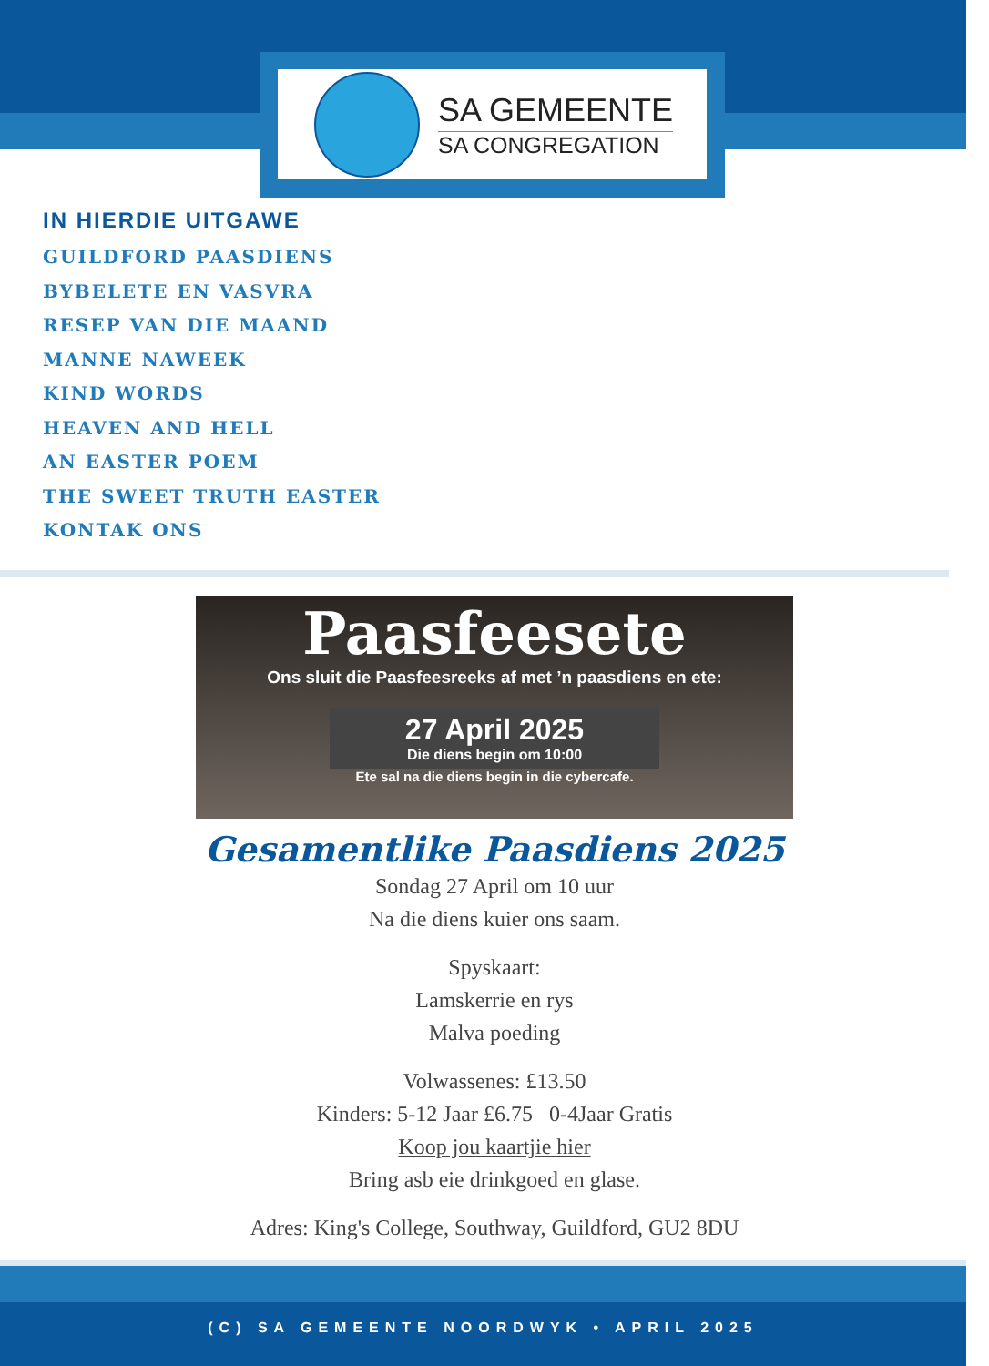SA GEMEENTE
SA CONGREGATION
IN HIERDIE UITGAWE
GUILDFORD PAASDIENS
BYBELETE EN VASVRA
RESEP VAN DIE MAAND
MANNE NAWEEK
KIND WORDS
HEAVEN AND HELL
AN EASTER POEM
THE SWEET TRUTH EASTER
KONTAK ONS
Paasfeesete
Ons sluit die Paasfeesreeks af met ’n paasdiens en ete:
27 April 2025
Die diens begin om 10:00
Ete sal na die diens begin in die cybercafe.
Gesamentlike Paasdiens 2025
Sondag 27 April om 10 uur
Na die diens kuier ons saam.
Spyskaart:
Lamskerrie en rys
Malva poeding
Volwassenes: £13.50
Kinders: 5-12 Jaar £6.75 0-4Jaar Gratis
Koop jou kaartjie hier
Bring asb eie drinkgoed en glase.
Adres: King's College, Southway, Guildford, GU2 8DU
(C) SA GEMEENTE NOORDWYK • APRIL 2025